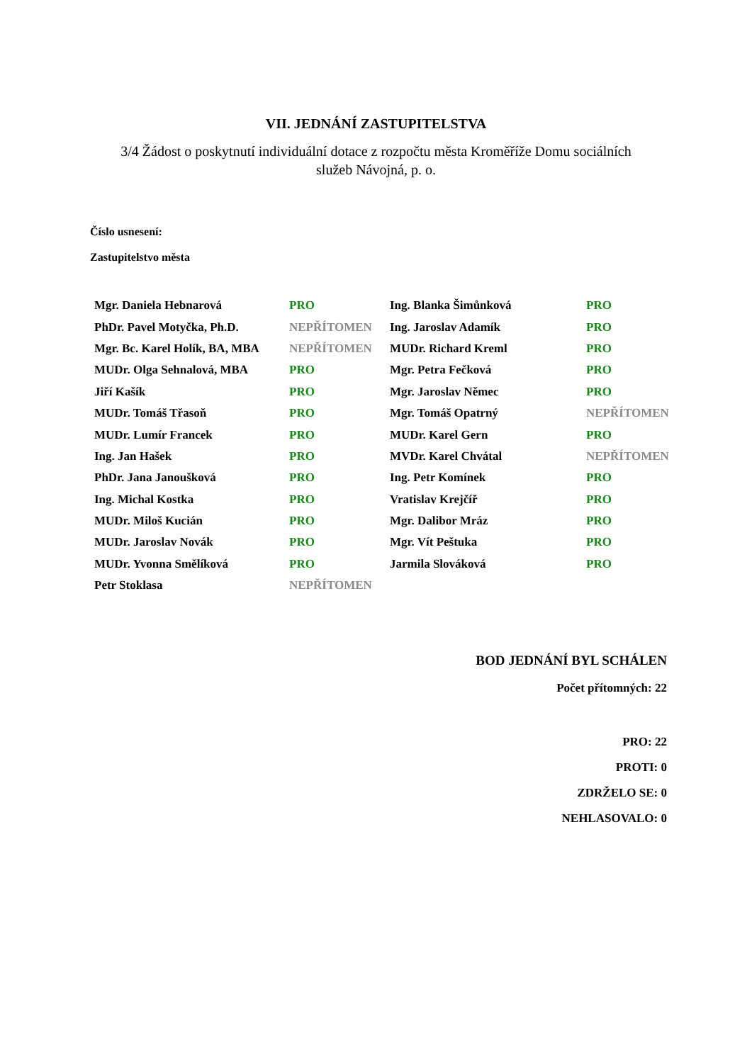VII. JEDNÁNÍ ZASTUPITELSTVA
3/4 Žádost o poskytnutí individuální dotace z rozpočtu města Kroměříže Domu sociálních služeb Návojná, p. o.
Číslo usnesení:
Zastupitelstvo města
| Mgr. Daniela Hebnarová | PRO | Ing. Blanka Šimůnková | PRO |
| PhDr. Pavel Motyčka, Ph.D. | NEPŘÍTOMEN | Ing. Jaroslav Adamík | PRO |
| Mgr. Bc. Karel Holík, BA, MBA | NEPŘÍTOMEN | MUDr. Richard Kreml | PRO |
| MUDr. Olga Sehnalová, MBA | PRO | Mgr. Petra Fečková | PRO |
| Jiří Kašík | PRO | Mgr. Jaroslav Němec | PRO |
| MUDr. Tomáš Třasoň | PRO | Mgr. Tomáš Opatrný | NEPŘÍTOMEN |
| MUDr. Lumír Francek | PRO | MUDr. Karel Gern | PRO |
| Ing. Jan Hašek | PRO | MVDr. Karel Chvátal | NEPŘÍTOMEN |
| PhDr. Jana Janoušková | PRO | Ing. Petr Komínek | PRO |
| Ing. Michal Kostka | PRO | Vratislav Krejčíř | PRO |
| MUDr. Miloš Kucián | PRO | Mgr. Dalibor Mráz | PRO |
| MUDr. Jaroslav Novák | PRO | Mgr. Vít Peštuka | PRO |
| MUDr. Yvonna Smělíková | PRO | Jarmila Slováková | PRO |
| Petr Stoklasa | NEPŘÍTOMEN | | |
BOD JEDNÁNÍ BYL SCHÁLEN
Počet přítomných: 22
PRO: 22
PROTI: 0
ZDRŽELO SE: 0
NEHLASOVALO: 0